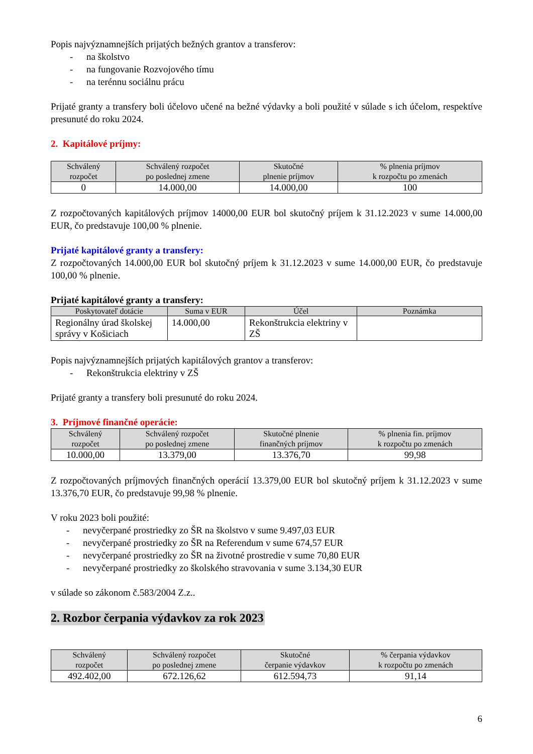Popis najvýznamnejších prijatých bežných grantov a transferov:
- na školstvo
- na fungovanie Rozvojového tímu
- na terénnu sociálnu prácu
Prijaté granty a transfery boli účelovo učené na bežné výdavky a boli použité v súlade s ich účelom, respektíve presunuté do roku 2024.
2. Kapitálové príjmy:
| Schválený rozpočet | Schválený rozpočet po poslednej zmene | Skutočné plnenie príjmov | % plnenia príjmov k rozpočtu po zmenách |
| --- | --- | --- | --- |
| 0 | 14.000,00 | 14.000,00 | 100 |
Z rozpočtovaných kapitálových príjmov 14000,00 EUR bol skutočný príjem k 31.12.2023 v sume 14.000,00 EUR, čo predstavuje 100,00 % plnenie.
Prijaté kapitálové granty a transfery:
Z rozpočtovaných 14.000,00 EUR bol skutočný príjem k 31.12.2023 v sume 14.000,00 EUR, čo predstavuje 100,00 % plnenie.
Prijaté kapitálové granty a transfery:
| Poskytovateľ dotácie | Suma v EUR | Účel | Poznámka |
| --- | --- | --- | --- |
| Regionálny úrad školskej správy v Košiciach | 14.000,00 | Rekonštrukcia elektriny v ZŠ | |
Popis najvýznamnejších prijatých kapitálových grantov a transferov:
- Rekonštrukcia elektriny v ZŠ
Prijaté granty a transfery boli presunuté do roku 2024.
3. Príjmové finančné operácie:
| Schválený rozpočet | Schválený rozpočet po poslednej zmene | Skutočné plnenie finančných príjmov | % plnenia fin. príjmov k rozpočtu po zmenách |
| --- | --- | --- | --- |
| 10.000,00 | 13.379,00 | 13.376,70 | 99,98 |
Z rozpočtovaných príjmových finančných operácií 13.379,00 EUR bol skutočný príjem k 31.12.2023 v sume 13.376,70 EUR, čo predstavuje 99,98 % plnenie.
V roku 2023 boli použité:
- nevyčerpané prostriedky zo ŠR na školstvo v sume 9.497,03 EUR
- nevyčerpané prostriedky zo ŠR na Referendum v sume 674,57 EUR
- nevyčerpané prostriedky zo ŠR na životné prostredie v sume 70,80 EUR
- nevyčerpané prostriedky zo školského stravovania v sume 3.134,30 EUR
v súlade so zákonom č.583/2004 Z.z..
2. Rozbor čerpania výdavkov za rok 2023
| Schválený rozpočet | Schválený rozpočet po poslednej zmene | Skutočné čerpanie výdavkov | % čerpania výdavkov k rozpočtu po zmenách |
| --- | --- | --- | --- |
| 492.402,00 | 672.126,62 | 612.594,73 | 91,14 |
6